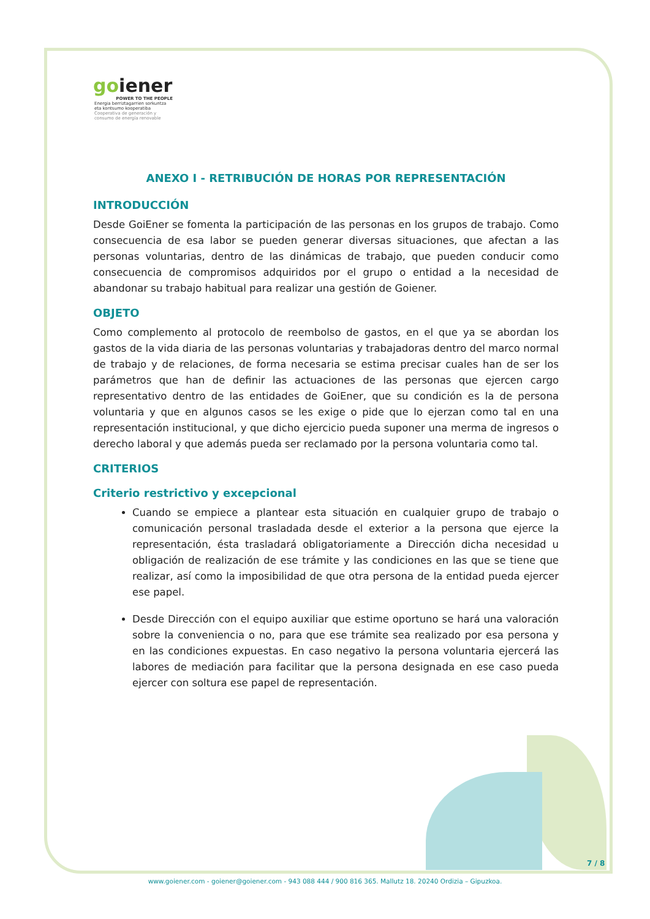goiener
POWER TO THE PEOPLE
Energia berriztagarrien sorkuntza eta kontsumo kooperatiba
Cooperativa de generación y consumo de energía renovable
ANEXO I - RETRIBUCIÓN DE HORAS POR REPRESENTACIÓN
INTRODUCCIÓN
Desde GoiEner se fomenta la participación de las personas en los grupos de trabajo. Como consecuencia de esa labor se pueden generar diversas situaciones, que afectan a las personas voluntarias, dentro de las dinámicas de trabajo, que pueden conducir como consecuencia de compromisos adquiridos por el grupo o entidad a la necesidad de abandonar su trabajo habitual para realizar una gestión de Goiener.
OBJETO
Como complemento al protocolo de reembolso de gastos, en el que ya se abordan los gastos de la vida diaria de las personas voluntarias y trabajadoras dentro del marco normal de trabajo y de relaciones, de forma necesaria se estima precisar cuales han de ser los parámetros que han de definir las actuaciones de las personas que ejercen cargo representativo dentro de las entidades de GoiEner, que su condición es la de persona voluntaria y que en algunos casos se les exige o pide que lo ejerzan como tal en una representación institucional, y que dicho ejercicio pueda suponer una merma de ingresos o derecho laboral y que además pueda ser reclamado por la persona voluntaria como tal.
CRITERIOS
Criterio restrictivo y excepcional
Cuando se empiece a plantear esta situación en cualquier grupo de trabajo o comunicación personal trasladada desde el exterior a la persona que ejerce la representación, ésta trasladará obligatoriamente a Dirección dicha necesidad u obligación de realización de ese trámite y las condiciones en las que se tiene que realizar, así como la imposibilidad de que otra persona de la entidad pueda ejercer ese papel.
Desde Dirección con el equipo auxiliar que estime oportuno se hará una valoración sobre la conveniencia o no, para que ese trámite sea realizado por esa persona y en las condiciones expuestas. En caso negativo la persona voluntaria ejercerá las labores de mediación para facilitar que la persona designada en ese caso pueda ejercer con soltura ese papel de representación.
7 / 8
www.goiener.com - goiener@goiener.com - 943 088 444 / 900 816 365. Mallutz 18. 20240 Ordizia – Gipuzkoa.